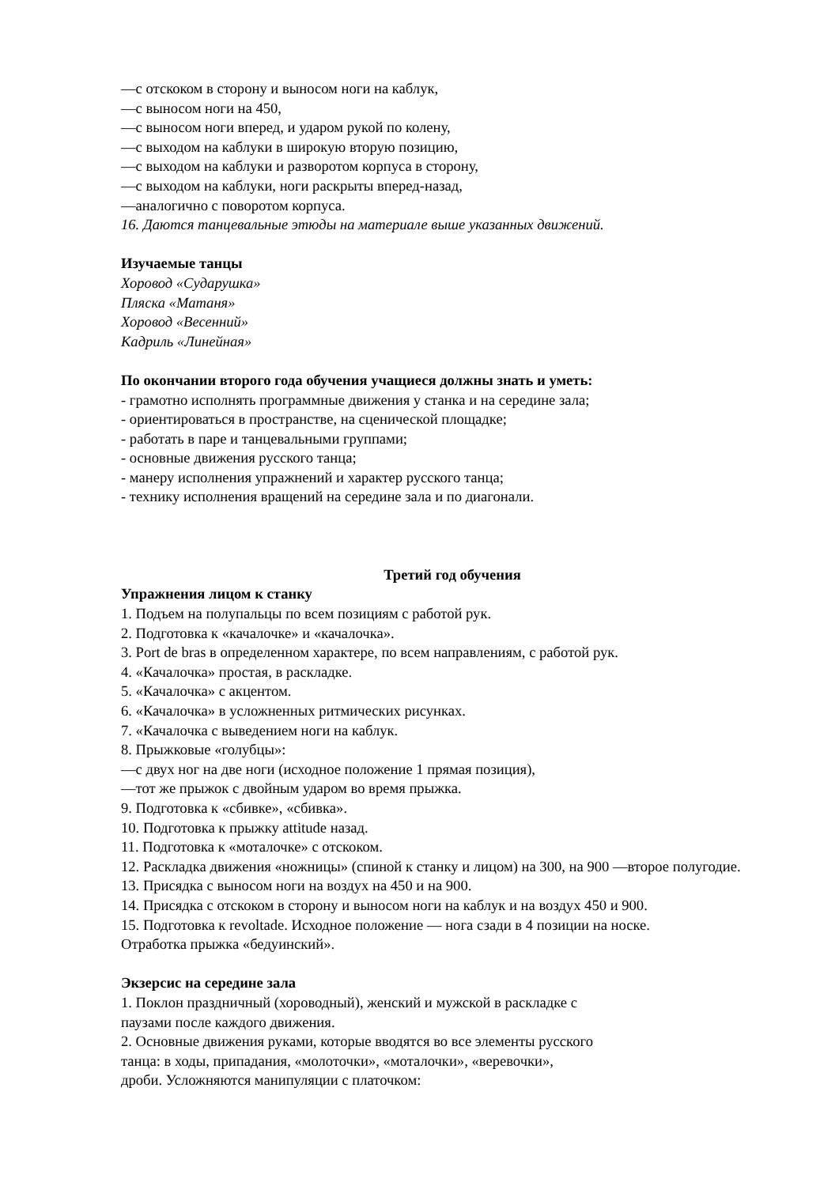—с отскоком в сторону и выносом ноги на каблук,
—с выносом ноги на 450,
—с выносом ноги вперед, и ударом рукой по колену,
—с выходом на каблуки в широкую вторую позицию,
—с выходом на каблуки и разворотом корпуса в сторону,
—с выходом на каблуки, ноги раскрыты вперед-назад,
—аналогично с поворотом корпуса.
16. Даются танцевальные этюды на материале выше указанных движений.
Изучаемые танцы
Хоровод «Сударушка»
Пляска «Матаня»
Хоровод «Весенний»
Кадриль «Линейная»
По окончании второго года обучения учащиеся должны знать и уметь:
- грамотно исполнять программные движения у станка и на середине зала;
- ориентироваться в пространстве, на сценической площадке;
- работать в паре и танцевальными группами;
- основные движения русского танца;
- манеру исполнения упражнений и характер русского танца;
- технику исполнения вращений на середине зала и по диагонали.
Третий год обучения
Упражнения лицом к станку
1. Подъем на полупальцы по всем позициям с работой рук.
2. Подготовка к «качалочке» и «качалочка».
3. Port de bras в определенном характере, по всем направлениям, с работой рук.
4. «Качалочка» простая, в раскладке.
5. «Качалочка» с акцентом.
6. «Качалочка» в усложненных ритмических рисунках.
7. «Качалочка с выведением ноги на каблук.
8. Прыжковые «голубцы»:
—с двух ног на две ноги (исходное положение 1 прямая позиция),
—тот же прыжок с двойным ударом во время прыжка.
9. Подготовка к «сбивке», «сбивка».
10. Подготовка к прыжку attitude назад.
11. Подготовка к «моталочке» с отскоком.
12. Раскладка движения «ножницы» (спиной к станку и лицом) на 300, на 900 —второе полугодие.
13. Присядка с выносом ноги на воздух на 450 и на 900.
14. Присядка с отскоком в сторону и выносом ноги на каблук и на воздух 450 и 900.
15. Подготовка к revoltade. Исходное положение — нога сзади в 4 позиции на носке.
Отработка прыжка «бедуинский».
Экзерсис на середине зала
1. Поклон праздничный (хороводный), женский и мужской в раскладке с
паузами после каждого движения.
2. Основные движения руками, которые вводятся во все элементы русского
танца: в ходы, припадания, «молоточки», «моталочки», «веревочки»,
дроби. Усложняются манипуляции с платочком: